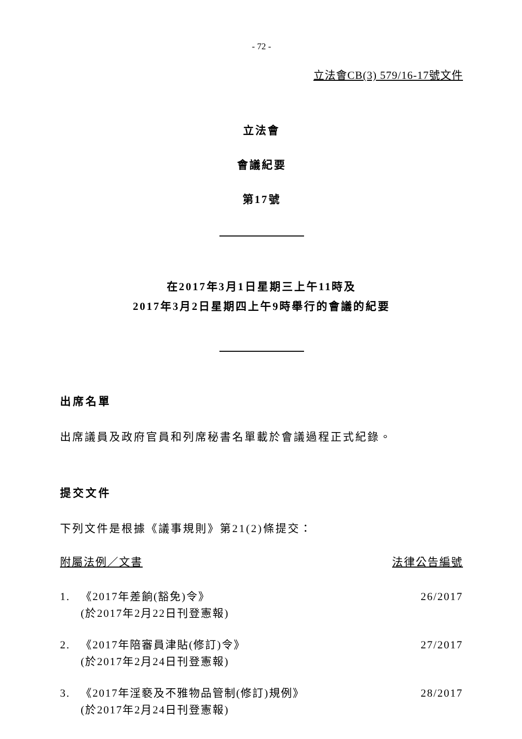- 72 -
立法會CB(3) 579/16-17號文件
立法會
會議紀要
第17號
在2017年3月1日星期三上午11時及
2017年3月2日星期四上午9時舉行的會議的紀要
出席名單
出席議員及政府官員和列席秘書名單載於會議過程正式紀錄。
提交文件
下列文件是根據《議事規則》第21(2)條提交：
附屬法例／文書 法律公告編號
1. 《2017年差餉(豁免)令》
(於2017年2月22日刊登憲報)
26/2017
2. 《2017年陪審員津貼(修訂)令》
(於2017年2月24日刊登憲報)
27/2017
3. 《2017年淫褻及不雅物品管制(修訂)規例》
(於2017年2月24日刊登憲報)
28/2017